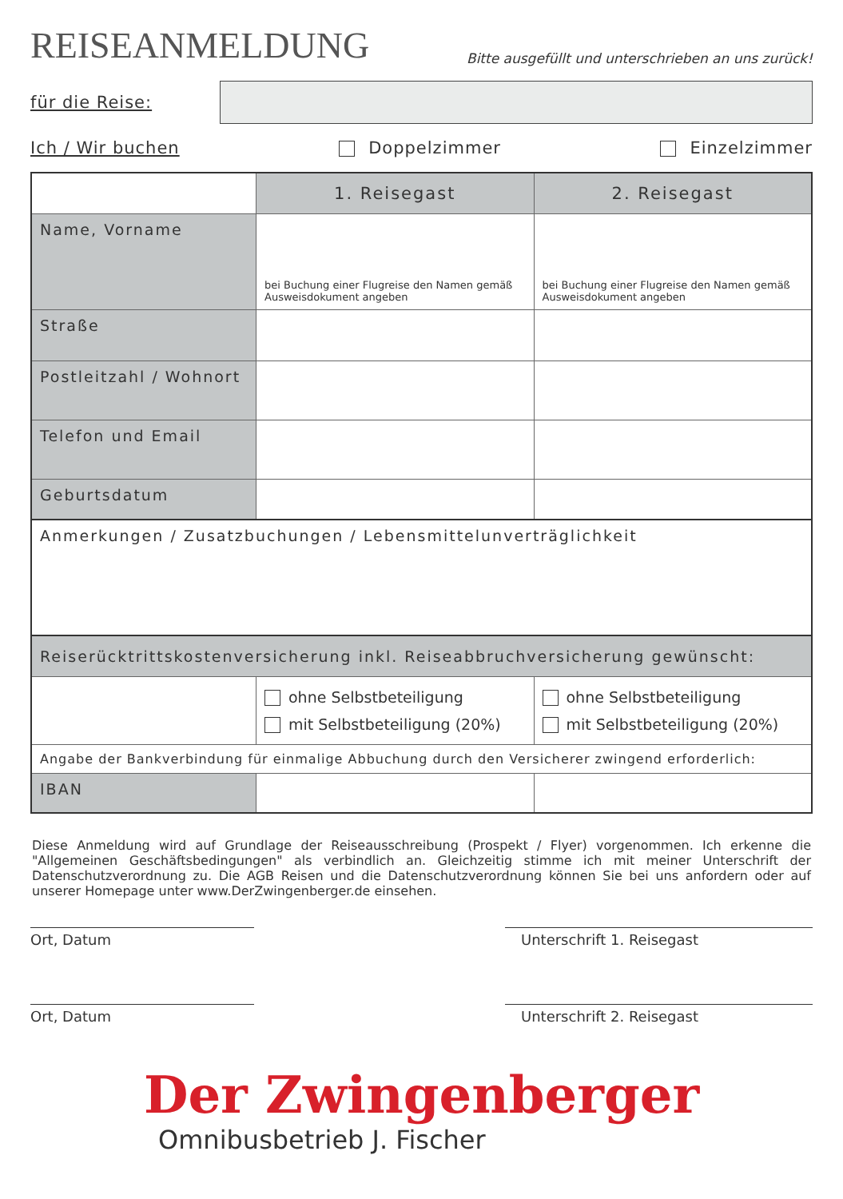REISEANMELDUNG
Bitte ausgefüllt und unterschrieben an uns zurück!
für die Reise:
Ich / Wir buchen Doppelzimmer Einzelzimmer
| | 1. Reisegast | 2. Reisegast |
| --- | --- | --- |
| Name, Vorname | bei Buchung einer Flugreise den Namen gemäß Ausweisdokument angeben | bei Buchung einer Flugreise den Namen gemäß Ausweisdokument angeben |
| Straße | | |
| Postleitzahl / Wohnort | | |
| Telefon und Email | | |
| Geburtsdatum | | |
| Anmerkungen / Zusatzbuchungen / Lebensmittelunverträglichkeit | | |
| Reiserücktrittskostenversicherung inkl. Reiseabbruchversicherung gewünscht: | | |
| | ohne Selbstbeteiligung mit Selbstbeteiligung (20%) | ohne Selbstbeteiligung mit Selbstbeteiligung (20%) |
| Angabe der Bankverbindung für einmalige Abbuchung durch den Versicherer zwingend erforderlich: | | |
| IBAN | | |
Diese Anmeldung wird auf Grundlage der Reiseausschreibung (Prospekt / Flyer) vorgenommen. Ich erkenne die "Allgemeinen Geschäftsbedingungen" als verbindlich an. Gleichzeitig stimme ich mit meiner Unterschrift der Datenschutzverordnung zu. Die AGB Reisen und die Datenschutzverordnung können Sie bei uns anfordern oder auf unserer Homepage unter www.DerZwingenberger.de einsehen.
Ort, Datum Unterschrift 1. Reisegast
Ort, Datum Unterschrift 2. Reisegast
Der Zwingenberger
Omnibusbetrieb J. Fischer